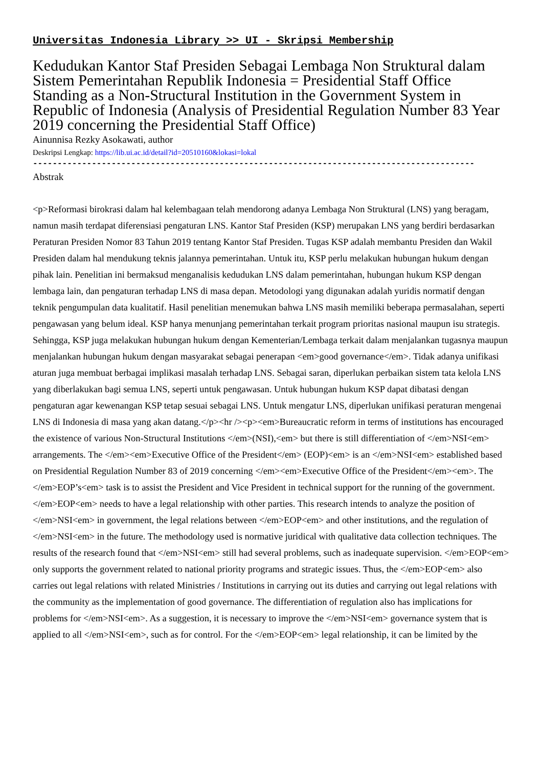Universitas Indonesia Library >> UI - Skripsi Membership
Kedudukan Kantor Staf Presiden Sebagai Lembaga Non Struktural dalam Sistem Pemerintahan Republik Indonesia = Presidential Staff Office Standing as a Non-Structural Institution in the Government System in Republic of Indonesia (Analysis of Presidential Regulation Number 83 Year 2019 concerning the Presidential Staff Office)
Ainunnisa Rezky Asokawati, author
Deskripsi Lengkap: https://lib.ui.ac.id/detail?id=20510160&lokasi=lokal
------------------------------------------------------------------------------------------
Abstrak
<p>Reformasi birokrasi dalam hal kelembagaan telah mendorong adanya Lembaga Non Struktural (LNS) yang beragam, namun masih terdapat diferensiasi pengaturan LNS. Kantor Staf Presiden (KSP) merupakan LNS yang berdiri berdasarkan Peraturan Presiden Nomor 83 Tahun 2019 tentang Kantor Staf Presiden. Tugas KSP adalah membantu Presiden dan Wakil Presiden dalam hal mendukung teknis jalannya pemerintahan. Untuk itu, KSP perlu melakukan hubungan hukum dengan pihak lain. Penelitian ini bermaksud menganalisis kedudukan LNS dalam pemerintahan, hubungan hukum KSP dengan lembaga lain, dan pengaturan terhadap LNS di masa depan. Metodologi yang digunakan adalah yuridis normatif dengan teknik pengumpulan data kualitatif. Hasil penelitian menemukan bahwa LNS masih memiliki beberapa permasalahan, seperti pengawasan yang belum ideal. KSP hanya menunjang pemerintahan terkait program prioritas nasional maupun isu strategis. Sehingga, KSP juga melakukan hubungan hukum dengan Kementerian/Lembaga terkait dalam menjalankan tugasnya maupun menjalankan hubungan hukum dengan masyarakat sebagai penerapan <em>good governance</em>. Tidak adanya unifikasi aturan juga membuat berbagai implikasi masalah terhadap LNS. Sebagai saran, diperlukan perbaikan sistem tata kelola LNS yang diberlakukan bagi semua LNS, seperti untuk pengawasan. Untuk hubungan hukum KSP dapat dibatasi dengan pengaturan agar kewenangan KSP tetap sesuai sebagai LNS. Untuk mengatur LNS, diperlukan unifikasi peraturan mengenai LNS di Indonesia di masa yang akan datang.</p><hr /><p><em>Bureaucratic reform in terms of institutions has encouraged the existence of various Non-Structural Institutions </em>(NSI),<em> but there is still differentiation of </em>NSI<em> arrangements. The </em><em>Executive Office of the President</em> (EOP)<em> is an </em>NSI<em> established based on Presidential Regulation Number 83 of 2019 concerning </em><em>Executive Office of the President</em><em>. The </em>EOP’s<em> task is to assist the President and Vice President in technical support for the running of the government. </em>EOP<em> needs to have a legal relationship with other parties. This research intends to analyze the position of </em>NSI<em> in government, the legal relations between </em>EOP<em> and other institutions, and the regulation of </em>NSI<em> in the future. The methodology used is normative juridical with qualitative data collection techniques. The results of the research found that </em>NSI<em> still had several problems, such as inadequate supervision. </em>EOP<em> only supports the government related to national priority programs and strategic issues. Thus, the </em>EOP<em> also carries out legal relations with related Ministries / Institutions in carrying out its duties and carrying out legal relations with the community as the implementation of good governance. The differentiation of regulation also has implications for problems for </em>NSI<em>. As a suggestion, it is necessary to improve the </em>NSI<em> governance system that is applied to all </em>NSI<em>, such as for control. For the </em>EOP<em> legal relationship, it can be limited by the